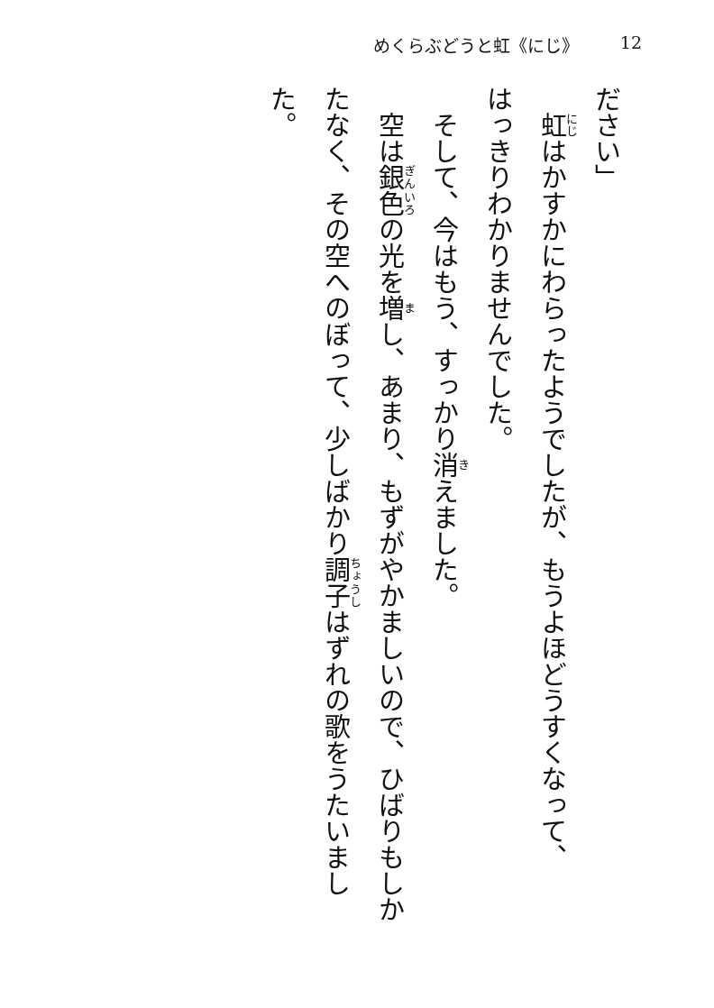めくらぶどうと虹《にじ》 12
ださい」
　虹はかすかにわらったようでしたが、もうよほどうすくなって、
はっきりわかりませんでした。
　そして、今はもう、すっかり消えました。
　空は銀色の光を増し、あまり、もずがやかましいので、ひばりもしかたなく、その空へのぼって、少しばかり調子はずれの歌をうたいました。